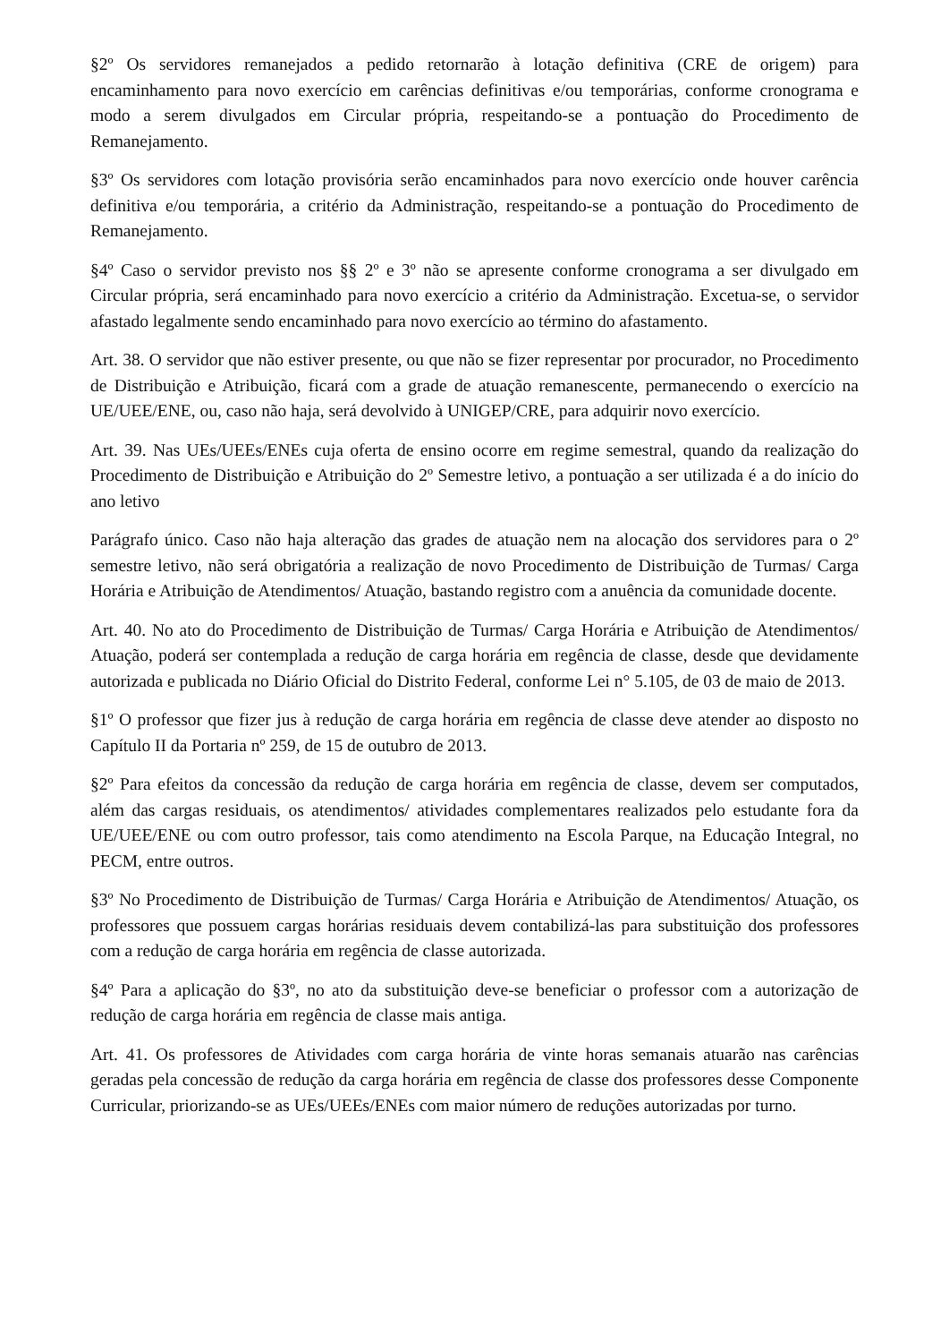§2º Os servidores remanejados a pedido retornarão à lotação definitiva (CRE de origem) para encaminhamento para novo exercício em carências definitivas e/ou temporárias, conforme cronograma e modo a serem divulgados em Circular própria, respeitando-se a pontuação do Procedimento de Remanejamento.
§3º Os servidores com lotação provisória serão encaminhados para novo exercício onde houver carência definitiva e/ou temporária, a critério da Administração, respeitando-se a pontuação do Procedimento de Remanejamento.
§4º Caso o servidor previsto nos §§ 2º e 3º não se apresente conforme cronograma a ser divulgado em Circular própria, será encaminhado para novo exercício a critério da Administração. Excetua-se, o servidor afastado legalmente sendo encaminhado para novo exercício ao término do afastamento.
Art. 38. O servidor que não estiver presente, ou que não se fizer representar por procurador, no Procedimento de Distribuição e Atribuição, ficará com a grade de atuação remanescente, permanecendo o exercício na UE/UEE/ENE, ou, caso não haja, será devolvido à UNIGEP/CRE, para adquirir novo exercício.
Art. 39. Nas UEs/UEEs/ENEs cuja oferta de ensino ocorre em regime semestral, quando da realização do Procedimento de Distribuição e Atribuição do 2º Semestre letivo, a pontuação a ser utilizada é a do início do ano letivo
Parágrafo único. Caso não haja alteração das grades de atuação nem na alocação dos servidores para o 2º semestre letivo, não será obrigatória a realização de novo Procedimento de Distribuição de Turmas/ Carga Horária e Atribuição de Atendimentos/ Atuação, bastando registro com a anuência da comunidade docente.
Art. 40. No ato do Procedimento de Distribuição de Turmas/ Carga Horária e Atribuição de Atendimentos/ Atuação, poderá ser contemplada a redução de carga horária em regência de classe, desde que devidamente autorizada e publicada no Diário Oficial do Distrito Federal, conforme Lei n° 5.105, de 03 de maio de 2013.
§1º O professor que fizer jus à redução de carga horária em regência de classe deve atender ao disposto no Capítulo II da Portaria nº 259, de 15 de outubro de 2013.
§2º Para efeitos da concessão da redução de carga horária em regência de classe, devem ser computados, além das cargas residuais, os atendimentos/ atividades complementares realizados pelo estudante fora da UE/UEE/ENE ou com outro professor, tais como atendimento na Escola Parque, na Educação Integral, no PECM, entre outros.
§3º No Procedimento de Distribuição de Turmas/ Carga Horária e Atribuição de Atendimentos/ Atuação, os professores que possuem cargas horárias residuais devem contabilizá-las para substituição dos professores com a redução de carga horária em regência de classe autorizada.
§4º Para a aplicação do §3º, no ato da substituição deve-se beneficiar o professor com a autorização de redução de carga horária em regência de classe mais antiga.
Art. 41. Os professores de Atividades com carga horária de vinte horas semanais atuarão nas carências geradas pela concessão de redução da carga horária em regência de classe dos professores desse Componente Curricular, priorizando-se as UEs/UEEs/ENEs com maior número de reduções autorizadas por turno.